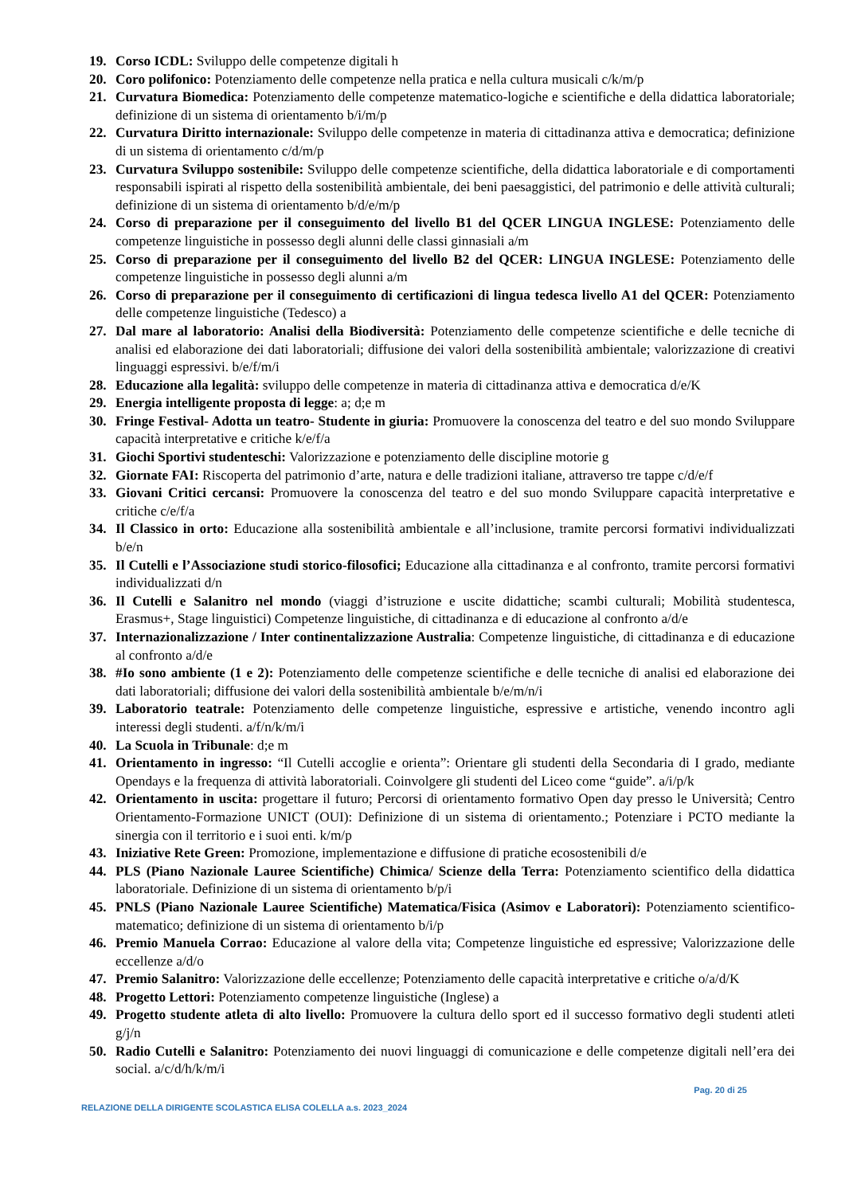19. Corso ICDL: Sviluppo delle competenze digitali h
20. Coro polifonico: Potenziamento delle competenze nella pratica e nella cultura musicali c/k/m/p
21. Curvatura Biomedica: Potenziamento delle competenze matematico-logiche e scientifiche e della didattica laboratoriale; definizione di un sistema di orientamento b/i/m/p
22. Curvatura Diritto internazionale: Sviluppo delle competenze in materia di cittadinanza attiva e democratica; definizione di un sistema di orientamento c/d/m/p
23. Curvatura Sviluppo sostenibile: Sviluppo delle competenze scientifiche, della didattica laboratoriale e di comportamenti responsabili ispirati al rispetto della sostenibilità ambientale, dei beni paesaggistici, del patrimonio e delle attività culturali; definizione di un sistema di orientamento b/d/e/m/p
24. Corso di preparazione per il conseguimento del livello B1 del QCER LINGUA INGLESE: Potenziamento delle competenze linguistiche in possesso degli alunni delle classi ginnasiali a/m
25. Corso di preparazione per il conseguimento del livello B2 del QCER: LINGUA INGLESE: Potenziamento delle competenze linguistiche in possesso degli alunni a/m
26. Corso di preparazione per il conseguimento di certificazioni di lingua tedesca livello A1 del QCER: Potenziamento delle competenze linguistiche (Tedesco) a
27. Dal mare al laboratorio: Analisi della Biodiversità: Potenziamento delle competenze scientifiche e delle tecniche di analisi ed elaborazione dei dati laboratoriali; diffusione dei valori della sostenibilità ambientale; valorizzazione di creativi linguaggi espressivi. b/e/f/m/i
28. Educazione alla legalità: sviluppo delle competenze in materia di cittadinanza attiva e democratica d/e/K
29. Energia intelligente proposta di legge: a; d;e m
30. Fringe Festival- Adotta un teatro- Studente in giuria: Promuovere la conoscenza del teatro e del suo mondo Sviluppare capacità interpretative e critiche k/e/f/a
31. Giochi Sportivi studenteschi: Valorizzazione e potenziamento delle discipline motorie g
32. Giornate FAI: Riscoperta del patrimonio d’arte, natura e delle tradizioni italiane, attraverso tre tappe c/d/e/f
33. Giovani Critici cercansi: Promuovere la conoscenza del teatro e del suo mondo Sviluppare capacità interpretative e critiche c/e/f/a
34. Il Classico in orto: Educazione alla sostenibilità ambientale e all’inclusione, tramite percorsi formativi individualizzati b/e/n
35. Il Cutelli e l’Associazione studi storico-filosofici; Educazione alla cittadinanza e al confronto, tramite percorsi formativi individualizzati d/n
36. Il Cutelli e Salanitro nel mondo (viaggi d’istruzione e uscite didattiche; scambi culturali; Mobilità studentesca, Erasmus+, Stage linguistici) Competenze linguistiche, di cittadinanza e di educazione al confronto a/d/e
37. Internazionalizzazione / Inter continentalizzazione Australia: Competenze linguistiche, di cittadinanza e di educazione al confronto a/d/e
38. #Io sono ambiente (1 e 2): Potenziamento delle competenze scientifiche e delle tecniche di analisi ed elaborazione dei dati laboratoriali; diffusione dei valori della sostenibilità ambientale b/e/m/n/i
39. Laboratorio teatrale: Potenziamento delle competenze linguistiche, espressive e artistiche, venendo incontro agli interessi degli studenti. a/f/n/k/m/i
40. La Scuola in Tribunale: d;e m
41. Orientamento in ingresso: “Il Cutelli accoglie e orienta”: Orientare gli studenti della Secondaria di I grado, mediante Opendays e la frequenza di attività laboratoriali. Coinvolgere gli studenti del Liceo come “guide”. a/i/p/k
42. Orientamento in uscita: progettare il futuro; Percorsi di orientamento formativo Open day presso le Università; Centro Orientamento-Formazione UNICT (OUI): Definizione di un sistema di orientamento.; Potenziare i PCTO mediante la sinergia con il territorio e i suoi enti. k/m/p
43. Iniziative Rete Green: Promozione, implementazione e diffusione di pratiche ecosostenibili d/e
44. PLS (Piano Nazionale Lauree Scientifiche) Chimica/ Scienze della Terra: Potenziamento scientifico della didattica laboratoriale. Definizione di un sistema di orientamento b/p/i
45. PNLS (Piano Nazionale Lauree Scientifiche) Matematica/Fisica (Asimov e Laboratori): Potenziamento scientifico- matematico; definizione di un sistema di orientamento b/i/p
46. Premio Manuela Corrao: Educazione al valore della vita; Competenze linguistiche ed espressive; Valorizzazione delle eccellenze a/d/o
47. Premio Salanitro: Valorizzazione delle eccellenze; Potenziamento delle capacità interpretative e critiche o/a/d/K
48. Progetto Lettori: Potenziamento competenze linguistiche (Inglese) a
49. Progetto studente atleta di alto livello: Promuovere la cultura dello sport ed il successo formativo degli studenti atleti g/j/n
50. Radio Cutelli e Salanitro: Potenziamento dei nuovi linguaggi di comunicazione e delle competenze digitali nell’era dei social. a/c/d/h/k/m/i
Pag. 20 di 25
RELAZIONE DELLA DIRIGENTE SCOLASTICA ELISA COLELLA a.s. 2023_2024